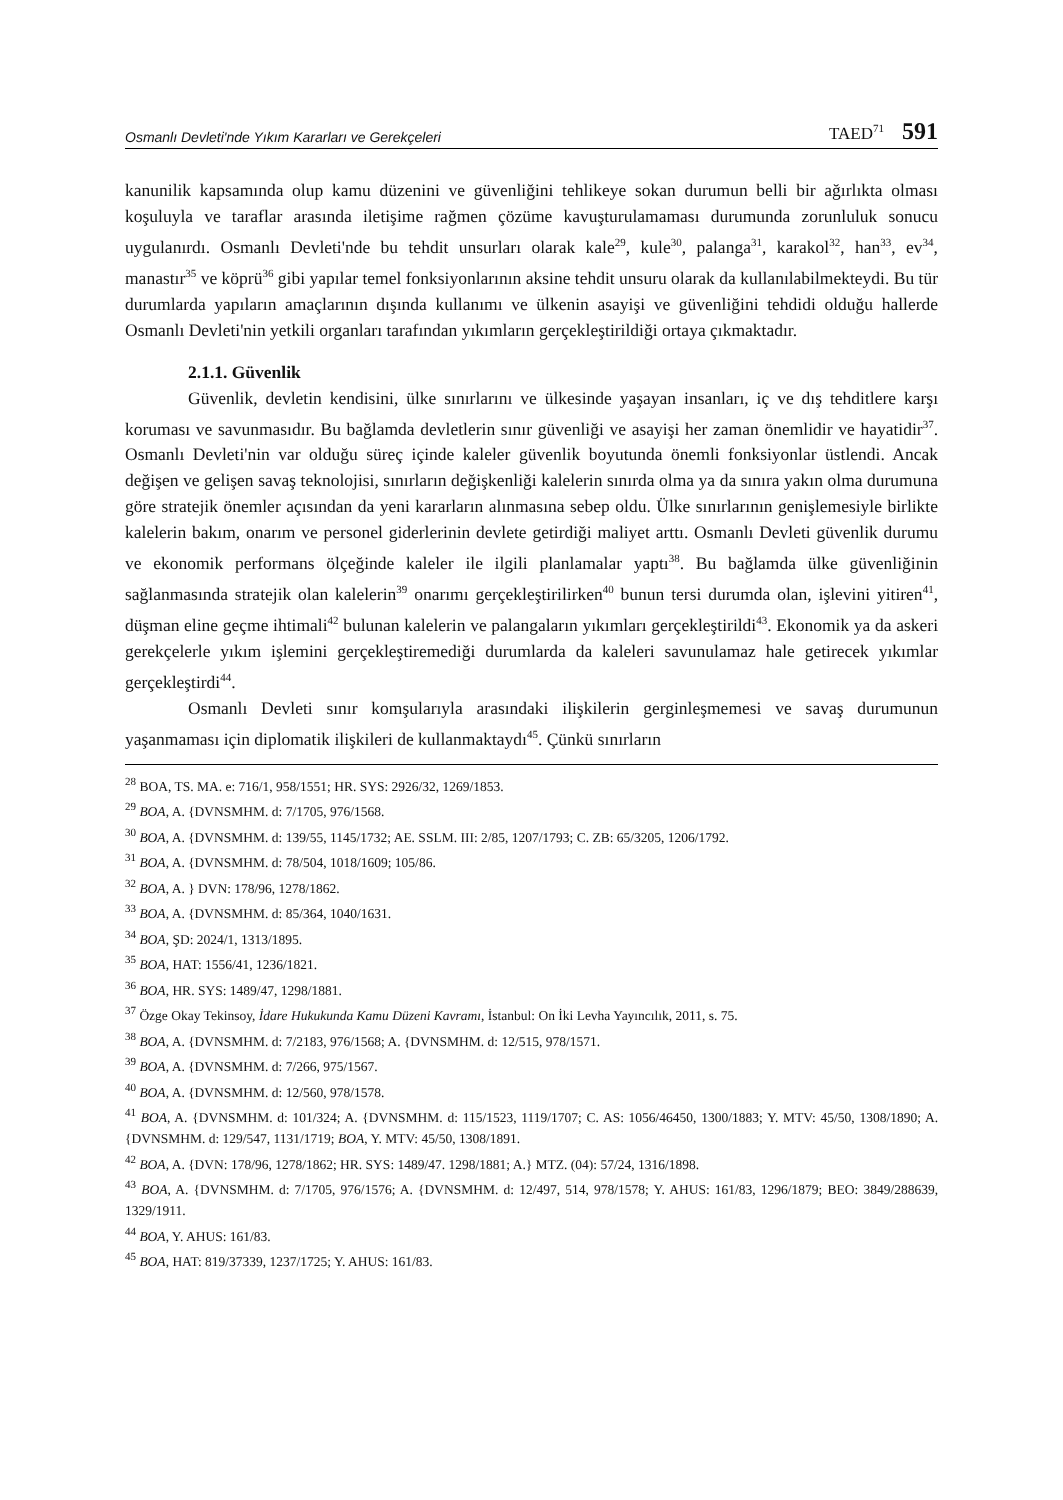Osmanlı Devleti'nde Yıkım Kararları ve Gerekçeleri
TAED<sup>71</sup> 591
kanunilik kapsamında olup kamu düzenini ve güvenliğini tehlikeye sokan durumun belli bir ağırlıkta olması koşuluyla ve taraflar arasında iletişime rağmen çözüme kavuşturulamaması durumunda zorunluluk sonucu uygulanırdı. Osmanlı Devleti'nde bu tehdit unsurları olarak kale<sup>29</sup>, kule<sup>30</sup>, palanga<sup>31</sup>, karakol<sup>32</sup>, han<sup>33</sup>, ev<sup>34</sup>, manastır<sup>35</sup> ve köprü<sup>36</sup> gibi yapılar temel fonksiyonlarının aksine tehdit unsuru olarak da kullanılabilmekteydi. Bu tür durumlarda yapıların amaçlarının dışında kullanımı ve ülkenin asayişi ve güvenliğini tehdidi olduğu hallerde Osmanlı Devleti'nin yetkili organları tarafından yıkımların gerçekleştirildiği ortaya çıkmaktadır.
2.1.1. Güvenlik
Güvenlik, devletin kendisini, ülke sınırlarını ve ülkesinde yaşayan insanları, iç ve dış tehditlere karşı koruması ve savunmasıdır. Bu bağlamda devletlerin sınır güvenliği ve asayişi her zaman önemlidir ve hayatidir<sup>37</sup>. Osmanlı Devleti'nin var olduğu süreç içinde kaleler güvenlik boyutunda önemli fonksiyonlar üstlendi. Ancak değişen ve gelişen savaş teknolojisi, sınırların değişkenliği kalelerin sınırda olma ya da sınıra yakın olma durumuna göre stratejik önemler açısından da yeni kararların alınmasına sebep oldu. Ülke sınırlarının genişlemesiyle birlikte kalelerin bakım, onarım ve personel giderlerinin devlete getirdiği maliyet arttı. Osmanlı Devleti güvenlik durumu ve ekonomik performans ölçeğinde kaleler ile ilgili planlamalar yaptı<sup>38</sup>. Bu bağlamda ülke güvenliğinin sağlanmasında stratejik olan kalelerin<sup>39</sup> onarımı gerçekleştirilirken<sup>40</sup> bunun tersi durumda olan, işlevini yitiren<sup>41</sup>, düşman eline geçme ihtimali<sup>42</sup> bulunan kalelerin ve palangaların yıkımları gerçekleştirildi<sup>43</sup>. Ekonomik ya da askeri gerekçelerle yıkım işlemini gerçekleştiremediği durumlarda da kaleleri savunulamaz hale getirecek yıkımlar gerçekleştirdi<sup>44</sup>.
Osmanlı Devleti sınır komşularıyla arasındaki ilişkilerin gerginleşmemesi ve savaş durumunun yaşanmaması için diplomatik ilişkileri de kullanmaktaydı<sup>45</sup>. Çünkü sınırların
<sup>28</sup> BOA, TS. MA. e: 716/1, 958/1551; HR. SYS: 2926/32, 1269/1853.
<sup>29</sup> BOA, A. {DVNSMHM. d: 7/1705, 976/1568.
<sup>30</sup> BOA, A. {DVNSMHM. d: 139/55, 1145/1732; AE. SSLM. III: 2/85, 1207/1793; C. ZB: 65/3205, 1206/1792.
<sup>31</sup> BOA, A. {DVNSMHM. d: 78/504, 1018/1609; 105/86.
<sup>32</sup> BOA, A. } DVN: 178/96, 1278/1862.
<sup>33</sup> BOA, A. {DVNSMHM. d: 85/364, 1040/1631.
<sup>34</sup> BOA, ŞD: 2024/1, 1313/1895.
<sup>35</sup> BOA, HAT: 1556/41, 1236/1821.
<sup>36</sup> BOA, HR. SYS: 1489/47, 1298/1881.
<sup>37</sup> Özge Okay Tekinsoy, İdare Hukukunda Kamu Düzeni Kavramı, İstanbul: On İki Levha Yayıncılık, 2011, s. 75.
<sup>38</sup> BOA, A. {DVNSMHM. d: 7/2183, 976/1568; A. {DVNSMHM. d: 12/515, 978/1571.
<sup>39</sup> BOA, A. {DVNSMHM. d: 7/266, 975/1567.
<sup>40</sup> BOA, A. {DVNSMHM. d: 12/560, 978/1578.
<sup>41</sup> BOA, A. {DVNSMHM. d: 101/324; A. {DVNSMHM. d: 115/1523, 1119/1707; C. AS: 1056/46450, 1300/1883; Y. MTV: 45/50, 1308/1890; A. {DVNSMHM. d: 129/547, 1131/1719; BOA, Y. MTV: 45/50, 1308/1891.
<sup>42</sup> BOA, A. {DVN: 178/96, 1278/1862; HR. SYS: 1489/47. 1298/1881; A.} MTZ. (04): 57/24, 1316/1898.
<sup>43</sup> BOA, A. {DVNSMHM. d: 7/1705, 976/1576; A. {DVNSMHM. d: 12/497, 514, 978/1578; Y. AHUS: 161/83, 1296/1879; BEO: 3849/288639, 1329/1911.
<sup>44</sup> BOA, Y. AHUS: 161/83.
<sup>45</sup> BOA, HAT: 819/37339, 1237/1725; Y. AHUS: 161/83.